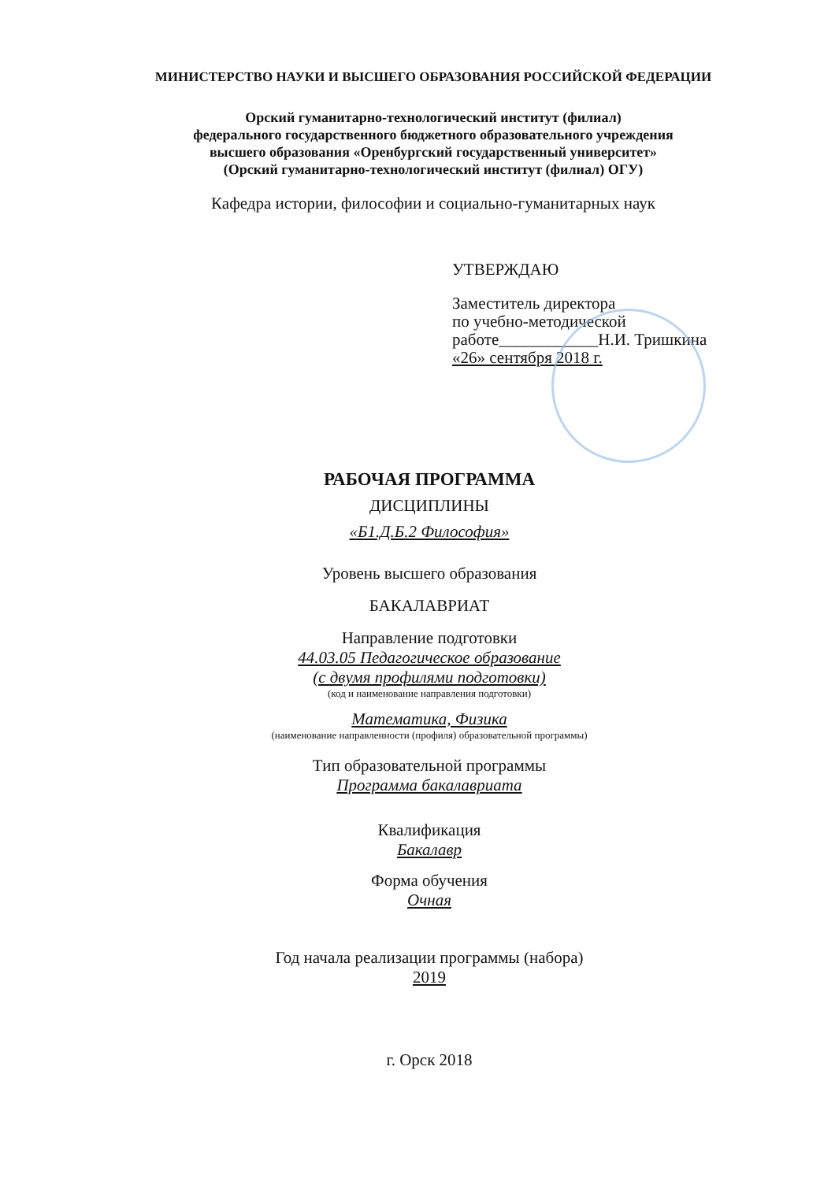МИНИСТЕРСТВО НАУКИ И ВЫСШЕГО ОБРАЗОВАНИЯ РОССИЙСКОЙ ФЕДЕРАЦИИ
Орский гуманитарно-технологический институт (филиал)
федерального государственного бюджетного образовательного учреждения
высшего образования «Оренбургский государственный университет»
(Орский гуманитарно-технологический институт (филиал) ОГУ)
Кафедра истории, философии и социально-гуманитарных наук
УТВЕРЖДАЮ
Заместитель директора
по учебно-методической
работе____________Н.И. Тришкина
«26» сентября 2018 г.
РАБОЧАЯ ПРОГРАММА
ДИСЦИПЛИНЫ
«Б1.Д.Б.2 Философия»
Уровень высшего образования
БАКАЛАВРИАТ
Направление подготовки
44.03.05 Педагогическое образование
(с двумя профилями подготовки)
(код и наименование направления подготовки)
Математика, Физика
(наименование направленности (профиля) образовательной программы)
Тип образовательной программы
Программа бакалавриата
Квалификация
Бакалавр
Форма обучения
Очная
Год начала реализации программы (набора)
2019
г. Орск 2018